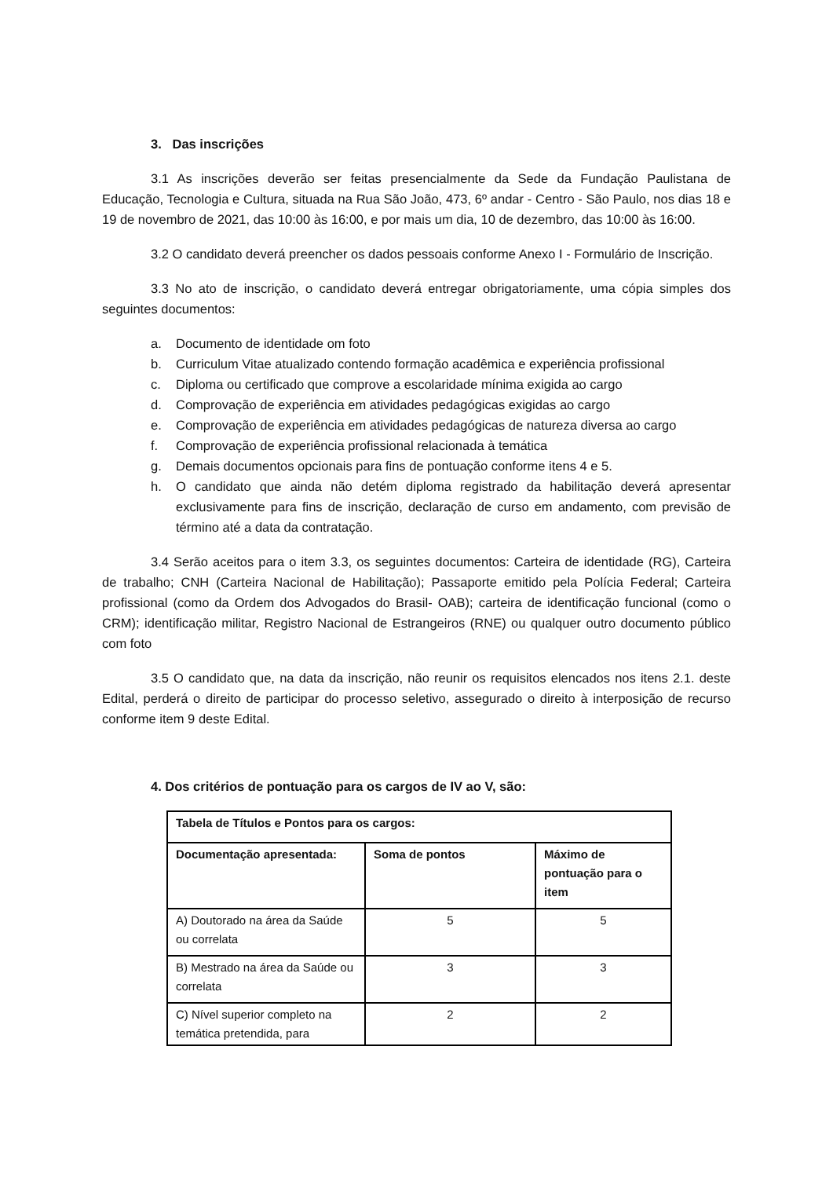3. Das inscrições
3.1 As inscrições deverão ser feitas presencialmente da Sede da Fundação Paulistana de Educação, Tecnologia e Cultura, situada na Rua São João, 473, 6º andar - Centro - São Paulo, nos dias 18 e 19 de novembro de 2021, das 10:00 às 16:00, e por mais um dia, 10 de dezembro, das 10:00 às 16:00.
3.2 O candidato deverá preencher os dados pessoais conforme Anexo I - Formulário de Inscrição.
3.3 No ato de inscrição, o candidato deverá entregar obrigatoriamente, uma cópia simples dos seguintes documentos:
a. Documento de identidade om foto
b. Curriculum Vitae atualizado contendo formação acadêmica e experiência profissional
c. Diploma ou certificado que comprove a escolaridade mínima exigida ao cargo
d. Comprovação de experiência em atividades pedagógicas exigidas ao cargo
e. Comprovação de experiência em atividades pedagógicas de natureza diversa ao cargo
f. Comprovação de experiência profissional relacionada à temática
g. Demais documentos opcionais para fins de pontuação conforme itens 4 e 5.
h. O candidato que ainda não detém diploma registrado da habilitação deverá apresentar exclusivamente para fins de inscrição, declaração de curso em andamento, com previsão de término até a data da contratação.
3.4 Serão aceitos para o item 3.3, os seguintes documentos: Carteira de identidade (RG), Carteira de trabalho; CNH (Carteira Nacional de Habilitação); Passaporte emitido pela Polícia Federal; Carteira profissional (como da Ordem dos Advogados do Brasil- OAB); carteira de identificação funcional (como o CRM); identificação militar, Registro Nacional de Estrangeiros (RNE) ou qualquer outro documento público com foto
3.5 O candidato que, na data da inscrição, não reunir os requisitos elencados nos itens 2.1. deste Edital, perderá o direito de participar do processo seletivo, assegurado o direito à interposição de recurso conforme item 9 deste Edital.
4. Dos critérios de pontuação para os cargos de IV ao V, são:
| Tabela de Títulos e Pontos para os cargos: | | |
| Documentação apresentada: | Soma de pontos | Máximo de pontuação para o item |
| A) Doutorado na área da Saúde ou correlata | 5 | 5 |
| B) Mestrado na área da Saúde ou correlata | 3 | 3 |
| C) Nível superior completo na temática pretendida, para | 2 | 2 |